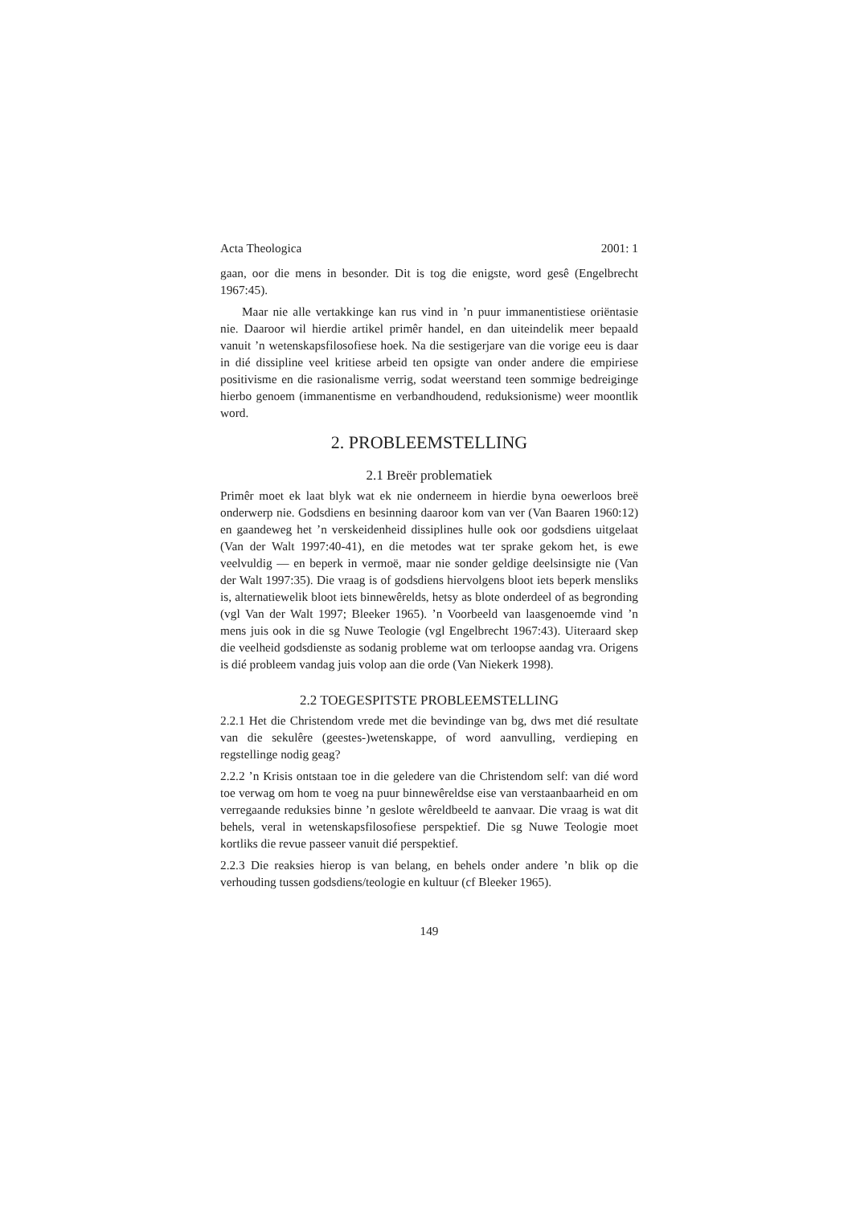Acta Theologica 2001: 1
gaan, oor die mens in besonder. Dit is tog die enigste, word gesê (Engelbrecht 1967:45).
Maar nie alle vertakkinge kan rus vind in ’n puur immanentistiese oriëntasie nie. Daaroor wil hierdie artikel primêr handel, en dan uiteindelik meer bepaald vanuit ’n wetenskapsfilosofiese hoek. Na die sestigerjare van die vorige eeu is daar in dié dissipline veel kritiese arbeid ten opsigte van onder andere die empiriese positivisme en die rasionalisme verrig, sodat weerstand teen sommige bedreiginge hierbo genoem (immanentisme en verbandhoudend, reduksionisme) weer moontlik word.
2. PROBLEEMSTELLING
2.1 Breër problematiek
Primêr moet ek laat blyk wat ek nie onderneem in hierdie byna oewerloos breë onderwerp nie. Godsdiens en besinning daaroor kom van ver (Van Baaren 1960:12) en gaandeweg het ’n verskeidenheid dissiplines hulle ook oor godsdiens uitgelaat (Van der Walt 1997:40-41), en die metodes wat ter sprake gekom het, is ewe veelvuldig — en beperk in vermoë, maar nie sonder geldige deelsinsigte nie (Van der Walt 1997:35). Die vraag is of godsdiens hiervolgens bloot iets beperk mensliks is, alternatiewelik bloot iets binnewêrelds, hetsy as blote onderdeel of as begronding (vgl Van der Walt 1997; Bleeker 1965). ’n Voorbeeld van laasgenoemde vind ’n mens juis ook in die sg Nuwe Teologie (vgl Engelbrecht 1967:43). Uiteraard skep die veelheid godsdienste as sodanig probleme wat om terloopse aandag vra. Origens is dié probleem vandag juis volop aan die orde (Van Niekerk 1998).
2.2 TOEGESPITSTE PROBLEEMSTELLING
2.2.1 Het die Christendom vrede met die bevindinge van bg, dws met dié resultate van die sekulêre (geestes-)wetenskappe, of word aanvulling, verdieping en regstellinge nodig geag?
2.2.2 ’n Krisis ontstaan toe in die geledere van die Christendom self: van dié word toe verwag om hom te voeg na puur binnewêreldse eise van verstaanbaarheid en om verregaande reduksies binne ’n geslote wêreldbeeld te aanvaar. Die vraag is wat dit behels, veral in wetenskapsfilosofiese perspektief. Die sg Nuwe Teologie moet kortliks die revue passeer vanuit dié perspektief.
2.2.3 Die reaksies hierop is van belang, en behels onder andere ’n blik op die verhouding tussen godsdiens/teologie en kultuur (cf Bleeker 1965).
149